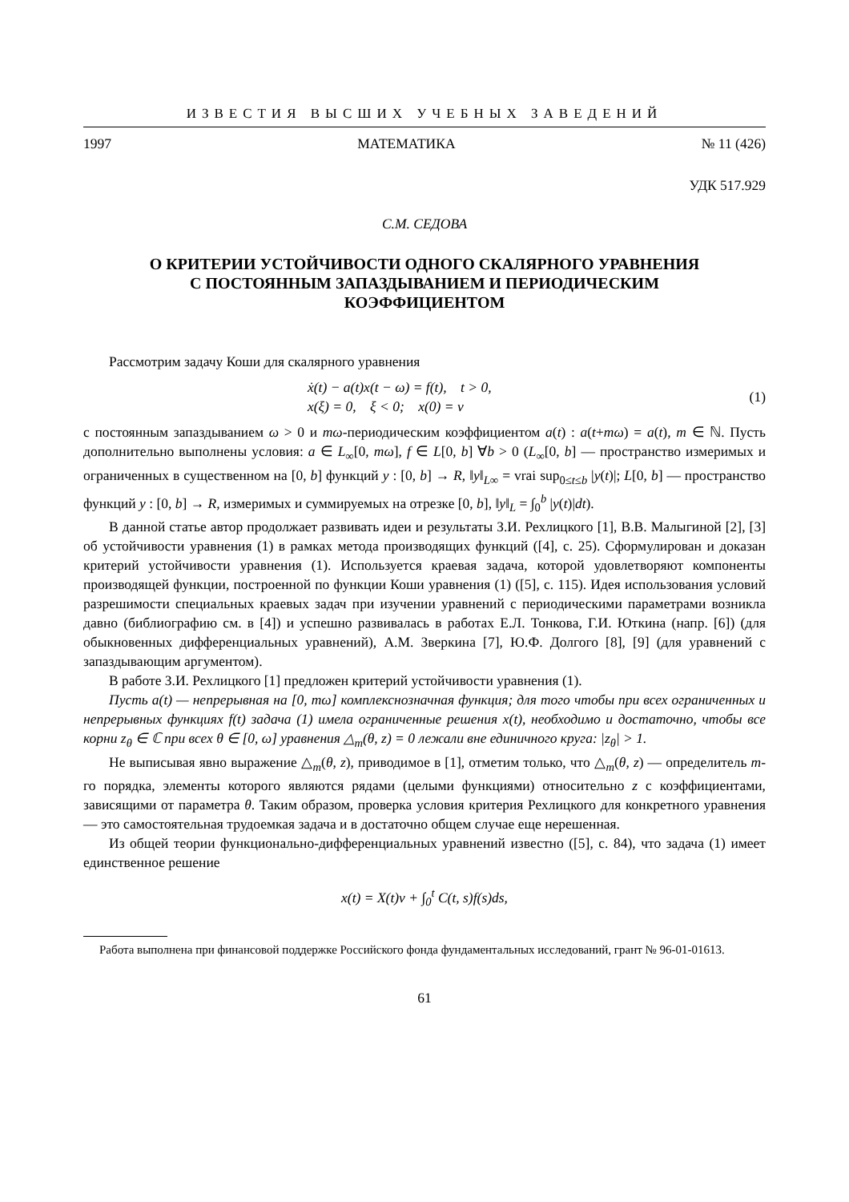ИЗВЕСТИЯ ВЫСШИХ УЧЕБНЫХ ЗАВЕДЕНИЙ
1997 МАТЕМАТИКА № 11 (426)
УДК 517.929
С.М. СЕДОВА
О КРИТЕРИИ УСТОЙЧИВОСТИ ОДНОГО СКАЛЯРНОГО УРАВНЕНИЯ
С ПОСТОЯННЫМ ЗАПАЗДЫВАНИЕМ И ПЕРИОДИЧЕСКИМ
КОЭФФИЦИЕНТОМ
Рассмотрим задачу Коши для скалярного уравнения
ẋ(t) − a(t)x(t − ω) = f(t), t > 0,
x(ξ) = 0, ξ < 0; x(0) = ν
(1)
с постоянным запаздыванием ω > 0 и mω-периодическим коэффициентом a(t) : a(t+mω) = a(t), m ∈ ℕ. Пусть дополнительно выполнены условия: a ∈ L<sub>∞</sub>[0, mω], f ∈ L[0, b] ∀b > 0 (L<sub>∞</sub>[0, b] — пространство измеримых и ограниченных в существенном на [0, b] функций y : [0, b] → R, ‖y‖<sub>L∞</sub> = vrai sup<sub>0≤t≤b</sub> |y(t)|; L[0, b] — пространство функций y : [0, b] → R, измеримых и суммируемых на отрезке [0, b], ‖y‖<sub>L</sub> = ∫<sub>0</sub><sup>b</sup> |y(t)|dt).
В данной статье автор продолжает развивать идеи и результаты З.И. Рехлицкого [1], В.В. Малыгиной [2], [3] об устойчивости уравнения (1) в рамках метода производящих функций ([4], с. 25). Сформулирован и доказан критерий устойчивости уравнения (1). Используется краевая задача, которой удовлетворяют компоненты производящей функции, построенной по функции Коши уравнения (1) ([5], с. 115). Идея использования условий разрешимости специальных краевых задач при изучении уравнений с периодическими параметрами возникла давно (библиографию см. в [4]) и успешно развивалась в работах Е.Л. Тонкова, Г.И. Юткина (напр. [6]) (для обыкновенных дифференциальных уравнений), А.М. Зверкина [7], Ю.Ф. Долгого [8], [9] (для уравнений с запаздывающим аргументом).
В работе З.И. Рехлицкого [1] предложен критерий устойчивости уравнения (1).
Пусть a(t) — непрерывная на [0, mω] комплекснозначная функция; для того чтобы при всех ограниченных и непрерывных функциях f(t) задача (1) имела ограниченные решения x(t), необходимо и достаточно, чтобы все корни z<sub>θ</sub> ∈ ℂ при всех θ ∈ [0, ω] уравнения △<sub>m</sub>(θ, z) = 0 лежали вне единичного круга: |z<sub>θ</sub>| > 1.
Не выписывая явно выражение △<sub>m</sub>(θ, z), приводимое в [1], отметим только, что △<sub>m</sub>(θ, z) — определитель m-го порядка, элементы которого являются рядами (целыми функциями) относительно z с коэффициентами, зависящими от параметра θ. Таким образом, проверка условия критерия Рехлицкого для конкретного уравнения — это самостоятельная трудоемкая задача и в достаточно общем случае еще нерешенная.
Из общей теории функционально-дифференциальных уравнений известно ([5], с. 84), что задача (1) имеет единственное решение
x(t) = X(t)ν + ∫<sub>0</sub><sup>t</sup> C(t, s)f(s)ds,
Работа выполнена при финансовой поддержке Российского фонда фундаментальных исследований, грант № 96-01-01613.
61